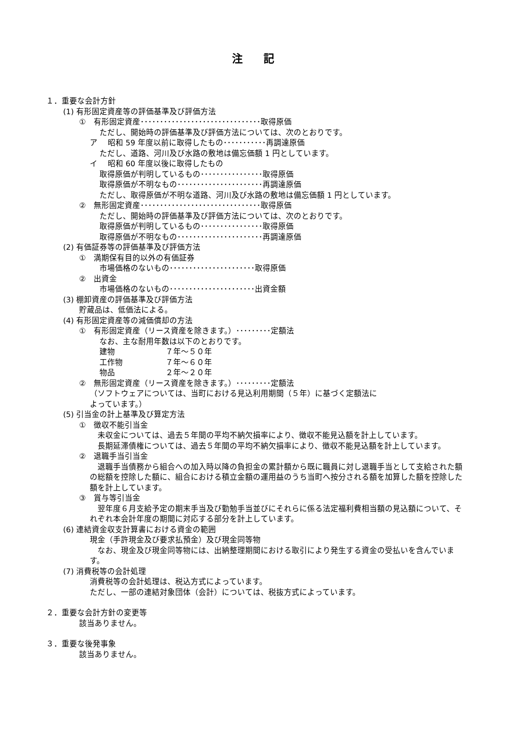注 記
１．重要な会計方針
(1) 有形固定資産等の評価基準及び評価方法
①　有形固定資産･･･････････････････････････････取得原価
ただし、開始時の評価基準及び評価方法については、次のとおりです。
ア　 昭和 59 年度以前に取得したもの･･･････････再調達原価
ただし、道路、河川及び水路の敷地は備忘価額 1 円としています。
イ　 昭和 60 年度以後に取得したもの
取得原価が判明しているもの････････････････取得原価
取得原価が不明なもの･･････････････････････再調達原価
ただし、取得原価が不明な道路、河川及び水路の敷地は備忘価額 1 円としています。
②　無形固定資産･･･････････････････････････････取得原価
ただし、開始時の評価基準及び評価方法については、次のとおりです。
取得原価が判明しているもの････････････････取得原価
取得原価が不明なもの･･････････････････････再調達原価
(2) 有価証券等の評価基準及び評価方法
①　満期保有目的以外の有価証券
市場価格のないもの･･････････････････････取得原価
②　出資金
市場価格のないもの･･････････････････････出資金額
(3) 棚卸資産の評価基準及び評価方法
貯蔵品は、低価法による。
(4) 有形固定資産等の減価償却の方法
①　有形固定資産（リース資産を除きます。）･････････定額法
なお、主な耐用年数は以下のとおりです。
| 建物 | ７年～５０年 |
| 工作物 | ７年～６０年 |
| 物品 | ２年～２０年 |
②　無形固定資産（リース資産を除きます。）･････････定額法
（ソフトウェアについては、当町における見込利用期間（５年）に基づく定額法に
よっています。）
(5) 引当金の計上基準及び算定方法
①　徴収不能引当金
　未収金については、過去５年間の平均不納欠損率により、徴収不能見込額を計上しています。
　長期延滞債権については、過去５年間の平均不納欠損率により、徴収不能見込額を計上しています。
②　退職手当引当金
　退職手当債務から組合への加入時以降の負担金の累計額から既に職員に対し退職手当として支給された額の総額を控除した額に、組合における積立金額の運用益のうち当町へ按分される額を加算した額を控除した額を計上しています。
③　賞与等引当金
　翌年度６月支給予定の期末手当及び勤勉手当並びにそれらに係る法定福利費相当額の見込額について、それぞれ本会計年度の期間に対応する部分を計上しています。
(6) 連結資金収支計算書における資金の範囲
現金（手許現金及び要求払預金）及び現金同等物
　なお、現金及び現金同等物には、出納整理期間における取引により発生する資金の受払いを含んでいます。
(7) 消費税等の会計処理
消費税等の会計処理は、税込方式によっています。
ただし、一部の連結対象団体（会計）については、税抜方式によっています。
２．重要な会計方針の変更等
該当ありません。
３．重要な後発事象
該当ありません。